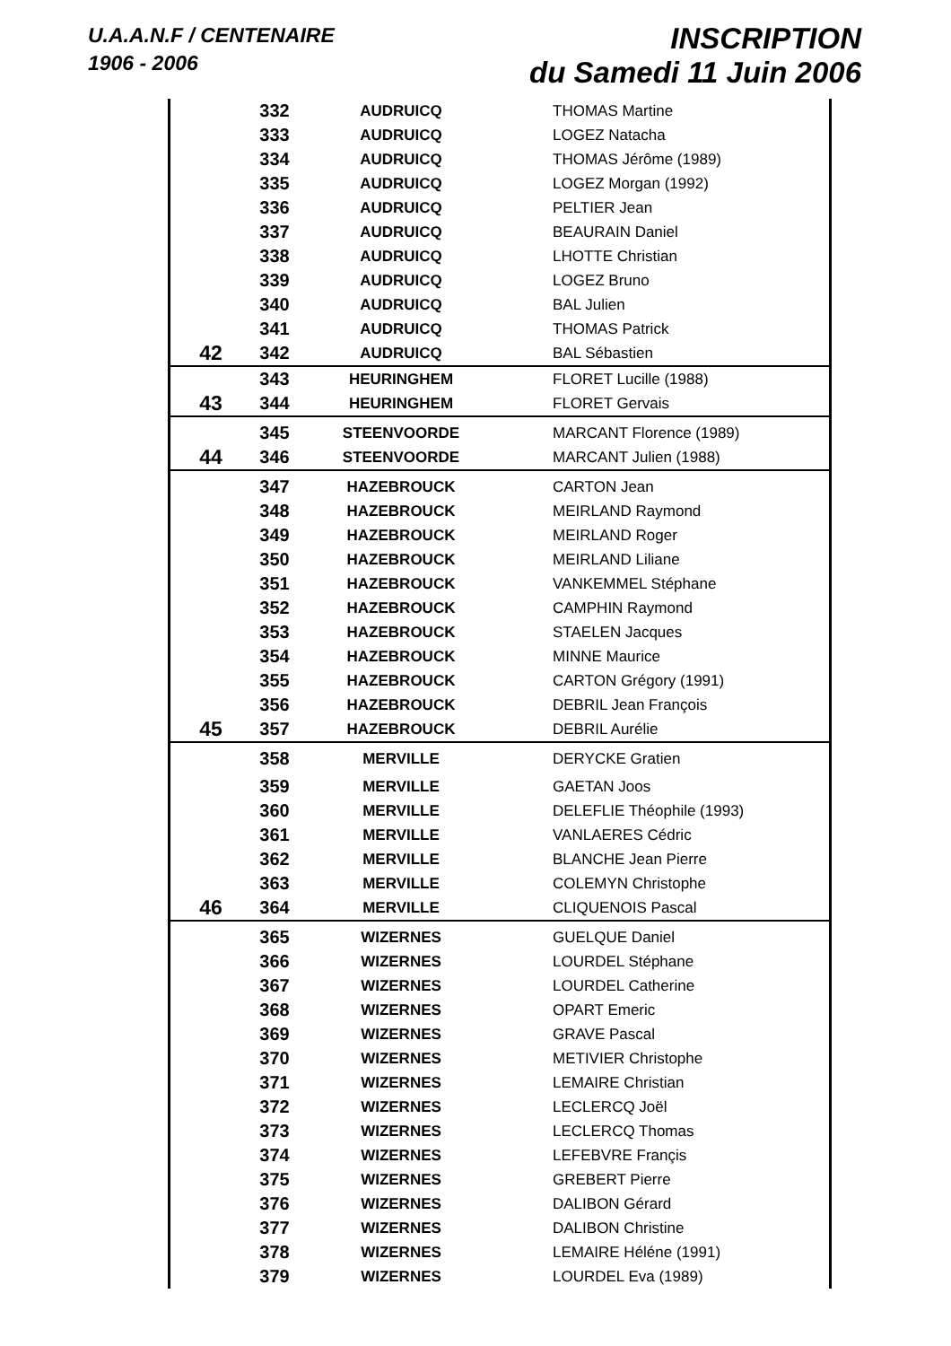U.A.A.N.F / CENTENAIRE
1906 - 2006
INSCRIPTION
du Samedi 11 Juin 2006
| | 332 | AUDRUICQ | THOMAS Martine |
| | 333 | AUDRUICQ | LOGEZ Natacha |
| | 334 | AUDRUICQ | THOMAS Jérôme (1989) |
| | 335 | AUDRUICQ | LOGEZ Morgan (1992) |
| | 336 | AUDRUICQ | PELTIER Jean |
| | 337 | AUDRUICQ | BEAURAIN Daniel |
| | 338 | AUDRUICQ | LHOTTE Christian |
| | 339 | AUDRUICQ | LOGEZ Bruno |
| | 340 | AUDRUICQ | BAL Julien |
| | 341 | AUDRUICQ | THOMAS Patrick |
| 42 | 342 | AUDRUICQ | BAL Sébastien |
| | 343 | HEURINGHEM | FLORET Lucille (1988) |
| 43 | 344 | HEURINGHEM | FLORET Gervais |
| | 345 | STEENVOORDE | MARCANT Florence (1989) |
| 44 | 346 | STEENVOORDE | MARCANT Julien (1988) |
| | 347 | HAZEBROUCK | CARTON Jean |
| | 348 | HAZEBROUCK | MEIRLAND Raymond |
| | 349 | HAZEBROUCK | MEIRLAND Roger |
| | 350 | HAZEBROUCK | MEIRLAND Liliane |
| | 351 | HAZEBROUCK | VANKEMMEL Stéphane |
| | 352 | HAZEBROUCK | CAMPHIN Raymond |
| | 353 | HAZEBROUCK | STAELEN Jacques |
| | 354 | HAZEBROUCK | MINNE Maurice |
| | 355 | HAZEBROUCK | CARTON Grégory (1991) |
| | 356 | HAZEBROUCK | DEBRIL Jean François |
| 45 | 357 | HAZEBROUCK | DEBRIL Aurélie |
| | 358 | MERVILLE | DERYCKE Gratien |
| | 359 | MERVILLE | GAETAN Joos |
| | 360 | MERVILLE | DELEFLIE Théophile (1993) |
| | 361 | MERVILLE | VANLAERES Cédric |
| | 362 | MERVILLE | BLANCHE Jean Pierre |
| | 363 | MERVILLE | COLEMYN Christophe |
| 46 | 364 | MERVILLE | CLIQUENOIS Pascal |
| | 365 | WIZERNES | GUELQUE Daniel |
| | 366 | WIZERNES | LOURDEL Stéphane |
| | 367 | WIZERNES | LOURDEL Catherine |
| | 368 | WIZERNES | OPART Emeric |
| | 369 | WIZERNES | GRAVE Pascal |
| | 370 | WIZERNES | METIVIER Christophe |
| | 371 | WIZERNES | LEMAIRE Christian |
| | 372 | WIZERNES | LECLERCQ Joël |
| | 373 | WIZERNES | LECLERCQ Thomas |
| | 374 | WIZERNES | LEFEBVRE Françis |
| | 375 | WIZERNES | GREBERT Pierre |
| | 376 | WIZERNES | DALIBON Gérard |
| | 377 | WIZERNES | DALIBON Christine |
| | 378 | WIZERNES | LEMAIRE Héléne (1991) |
| | 379 | WIZERNES | LOURDEL Eva (1989) |